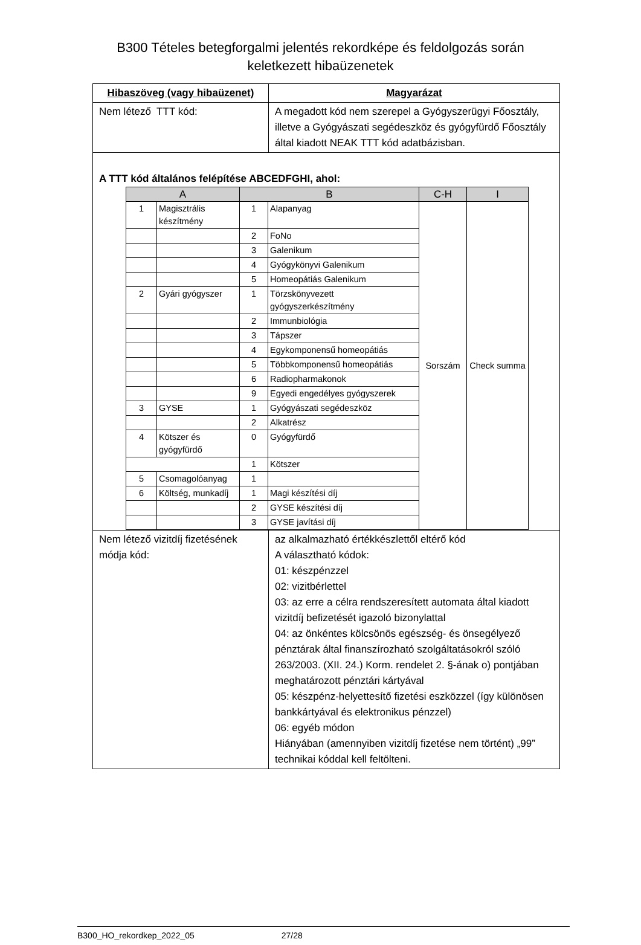B300 Tételes betegforgalmi jelentés rekordképe és feldolgozás során
keletkezett hibaüzenetek
| Hibaszöveg (vagy hibaüzenet) | Magyarázat |
| --- | --- |
| Nem létező TTT kód: | A megadott kód nem szerepel a Gyógyszerügyi Főosztály, illetve a Gyógyászati segédeszköz és gyógyfürdő Főosztály által kiadott NEAK TTT kód adatbázisban. |
| A TTT kód általános felépítése ABCEDFGHI, ahol: / A / / B / / C-H / I / / --- / --- / --- / --- / --- / --- / / 1 / Magisztrális készítmény / 1 / Alapanyag / Sorszám / Check summa / / / / 2 / FoNo / / / / / / 3 / Galenikum / / / / / / 4 / Gyógykönyvi Galenikum / / / / / / 5 / Homeopátiás Galenikum / / / / 2 / Gyári gyógyszer / 1 / Törzskönyvezett gyógyszerkészítmény / / / / / / 2 / Immunbiológia / / / / / / 3 / Tápszer / / / / / / 4 / Egykomponensű homeopátiás / / / / / / 5 / Többkomponensű homeopátiás / / / / / / 6 / Radiopharmakonok / / / / / / 9 / Egyedi engedélyes gyógyszerek / / / / 3 / GYSE / 1 / Gyógyászati segédeszköz / / / / / / 2 / Alkatrész / / / / 4 / Kötszer és gyógyfürdő / 0 / Gyógyfürdő / / / / / / 1 / Kötszer / / / / 5 / Csomagolóanyag / 1 / / / / / 6 / Költség, munkadíj / 1 / Magi készítési díj / / / / / / 2 / GYSE készítési díj / / / / / / 3 / GYSE javítási díj / / / | |
| Nem létező vizitdíj fizetésének módja kód: | az alkalmazható értékkészlettől eltérő kód A választható kódok: 01: készpénzzel 02: vizitbérlettel 03: az erre a célra rendszeresített automata által kiadott vizitdíj befizetését igazoló bizonylattal 04: az önkéntes kölcsönös egészség- és önsegélyező pénztárak által finanszírozható szolgáltatásokról szóló 263/2003. (XII. 24.) Korm. rendelet 2. §-ának o) pontjában meghatározott pénztári kártyával 05: készpénz-helyettesítő fizetési eszközzel (így különösen bankkártyával és elektronikus pénzzel) 06: egyéb módon Hiányában (amennyiben vizitdíj fizetése nem történt) „99” technikai kóddal kell feltölteni. |
B300_HO_rekordkep_2022_05 27/28